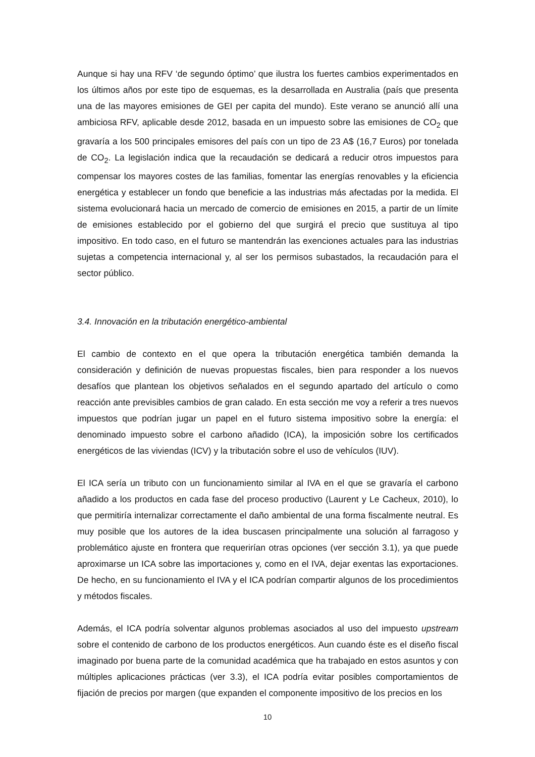Aunque si hay una RFV ‘de segundo óptimo’ que ilustra los fuertes cambios experimentados en los últimos años por este tipo de esquemas, es la desarrollada en Australia (país que presenta una de las mayores emisiones de GEI per capita del mundo). Este verano se anunció allí una ambiciosa RFV, aplicable desde 2012, basada en un impuesto sobre las emisiones de CO<sub>2</sub> que gravaría a los 500 principales emisores del país con un tipo de 23 A$ (16,7 Euros) por tonelada de CO<sub>2</sub>. La legislación indica que la recaudación se dedicará a reducir otros impuestos para compensar los mayores costes de las familias, fomentar las energías renovables y la eficiencia energética y establecer un fondo que beneficie a las industrias más afectadas por la medida. El sistema evolucionará hacia un mercado de comercio de emisiones en 2015, a partir de un límite de emisiones establecido por el gobierno del que surgirá el precio que sustituya al tipo impositivo. En todo caso, en el futuro se mantendrán las exenciones actuales para las industrias sujetas a competencia internacional y, al ser los permisos subastados, la recaudación para el sector público.
3.4. Innovación en la tributación energético-ambiental
El cambio de contexto en el que opera la tributación energética también demanda la consideración y definición de nuevas propuestas fiscales, bien para responder a los nuevos desafíos que plantean los objetivos señalados en el segundo apartado del artículo o como reacción ante previsibles cambios de gran calado. En esta sección me voy a referir a tres nuevos impuestos que podrían jugar un papel en el futuro sistema impositivo sobre la energía: el denominado impuesto sobre el carbono añadido (ICA), la imposición sobre los certificados energéticos de las viviendas (ICV) y la tributación sobre el uso de vehículos (IUV).
El ICA sería un tributo con un funcionamiento similar al IVA en el que se gravaría el carbono añadido a los productos en cada fase del proceso productivo (Laurent y Le Cacheux, 2010), lo que permitiría internalizar correctamente el daño ambiental de una forma fiscalmente neutral. Es muy posible que los autores de la idea buscasen principalmente una solución al farragoso y problemático ajuste en frontera que requerirían otras opciones (ver sección 3.1), ya que puede aproximarse un ICA sobre las importaciones y, como en el IVA, dejar exentas las exportaciones. De hecho, en su funcionamiento el IVA y el ICA podrían compartir algunos de los procedimientos y métodos fiscales.
Además, el ICA podría solventar algunos problemas asociados al uso del impuesto upstream sobre el contenido de carbono de los productos energéticos. Aun cuando éste es el diseño fiscal imaginado por buena parte de la comunidad académica que ha trabajado en estos asuntos y con múltiples aplicaciones prácticas (ver 3.3), el ICA podría evitar posibles comportamientos de fijación de precios por margen (que expanden el componente impositivo de los precios en los
10